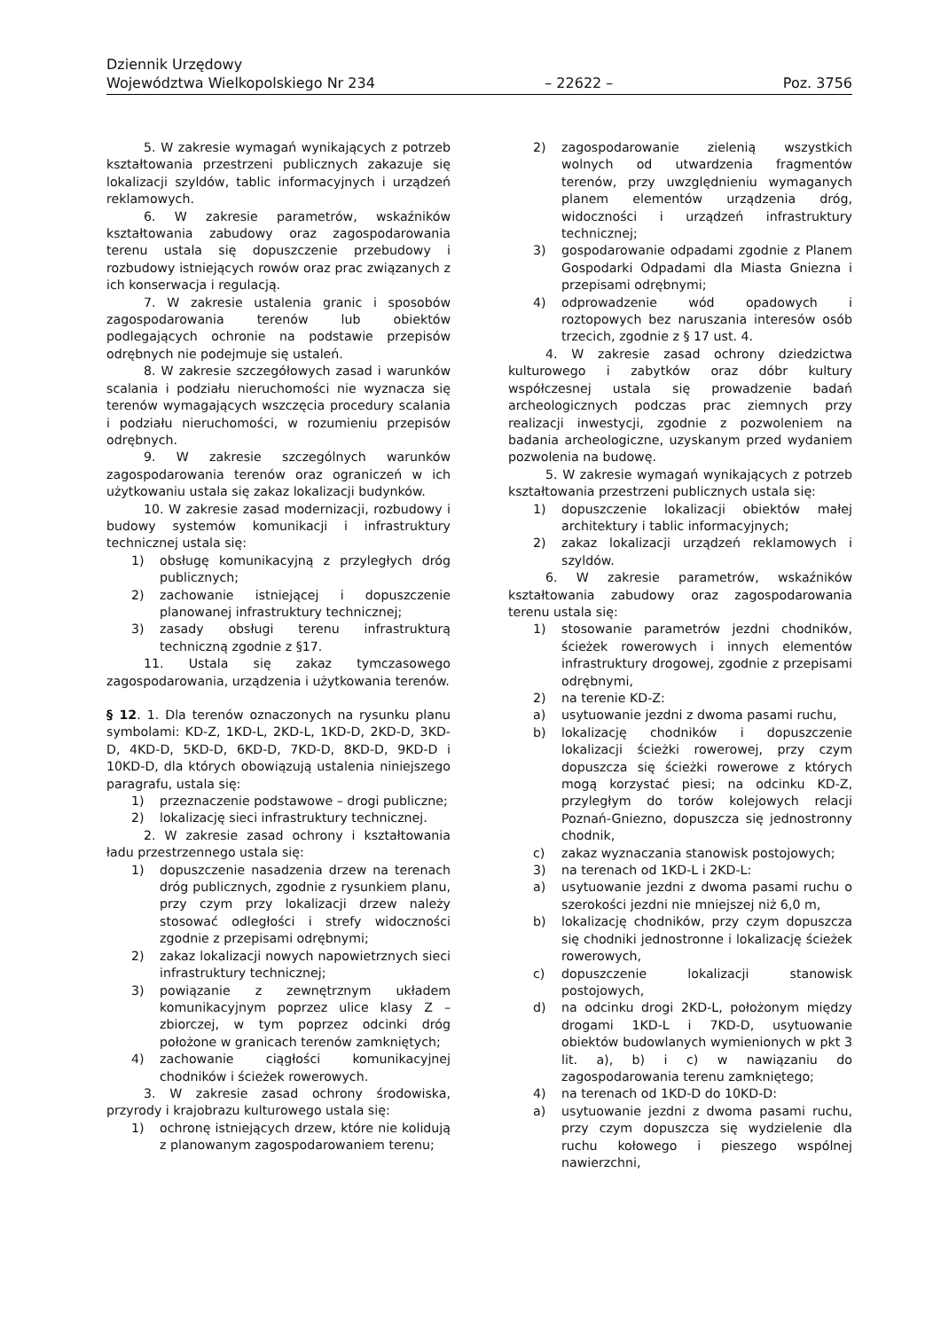Dziennik Urzędowy
Województwa Wielkopolskiego Nr 234 – 22622 – Poz. 3756
5. W zakresie wymagań wynikających z potrzeb kształtowania przestrzeni publicznych zakazuje się lokalizacji szyldów, tablic informacyjnych i urządzeń reklamowych.
6. W zakresie parametrów, wskaźników kształtowania zabudowy oraz zagospodarowania terenu ustala się dopuszczenie przebudowy i rozbudowy istniejących rowów oraz prac związanych z ich konserwacja i regulacją.
7. W zakresie ustalenia granic i sposobów zagospodarowania terenów lub obiektów podlegających ochronie na podstawie przepisów odrębnych nie podejmuje się ustaleń.
8. W zakresie szczegółowych zasad i warunków scalania i podziału nieruchomości nie wyznacza się terenów wymagających wszczęcia procedury scalania i podziału nieruchomości, w rozumieniu przepisów odrębnych.
9. W zakresie szczególnych warunków zagospodarowania terenów oraz ograniczeń w ich użytkowaniu ustala się zakaz lokalizacji budynków.
10. W zakresie zasad modernizacji, rozbudowy i budowy systemów komunikacji i infrastruktury technicznej ustala się:
1) obsługę komunikacyjną z przyległych dróg publicznych;
2) zachowanie istniejącej i dopuszczenie planowanej infrastruktury technicznej;
3) zasady obsługi terenu infrastrukturą techniczną zgodnie z §17.
11. Ustala się zakaz tymczasowego zagospodarowania, urządzenia i użytkowania terenów.
§ 12. 1. Dla terenów oznaczonych na rysunku planu symbolami: KD-Z, 1KD-L, 2KD-L, 1KD-D, 2KD-D, 3KD-D, 4KD-D, 5KD-D, 6KD-D, 7KD-D, 8KD-D, 9KD-D i 10KD-D, dla których obowiązują ustalenia niniejszego paragrafu, ustala się:
1) przeznaczenie podstawowe – drogi publiczne;
2) lokalizację sieci infrastruktury technicznej.
2. W zakresie zasad ochrony i kształtowania ładu przestrzennego ustala się:
1) dopuszczenie nasadzenia drzew na terenach dróg publicznych, zgodnie z rysunkiem planu, przy czym przy lokalizacji drzew należy stosować odległości i strefy widoczności zgodnie z przepisami odrębnymi;
2) zakaz lokalizacji nowych napowietrznych sieci infrastruktury technicznej;
3) powiązanie z zewnętrznym układem komunikacyjnym poprzez ulice klasy Z – zbiorczej, w tym poprzez odcinki dróg położone w granicach terenów zamkniętych;
4) zachowanie ciągłości komunikacyjnej chodników i ścieżek rowerowych.
3. W zakresie zasad ochrony środowiska, przyrody i krajobrazu kulturowego ustala się:
1) ochronę istniejących drzew, które nie kolidują z planowanym zagospodarowaniem terenu;
2) zagospodarowanie zielenią wszystkich wolnych od utwardzenia fragmentów terenów, przy uwzględnieniu wymaganych planem elementów urządzenia dróg, widoczności i urządzeń infrastruktury technicznej;
3) gospodarowanie odpadami zgodnie z Planem Gospodarki Odpadami dla Miasta Gniezna i przepisami odrębnymi;
4) odprowadzenie wód opadowych i roztopowych bez naruszania interesów osób trzecich, zgodnie z § 17 ust. 4.
4. W zakresie zasad ochrony dziedzictwa kulturowego i zabytków oraz dóbr kultury współczesnej ustala się prowadzenie badań archeologicznych podczas prac ziemnych przy realizacji inwestycji, zgodnie z pozwoleniem na badania archeologiczne, uzyskanym przed wydaniem pozwolenia na budowę.
5. W zakresie wymagań wynikających z potrzeb kształtowania przestrzeni publicznych ustala się:
1) dopuszczenie lokalizacji obiektów małej architektury i tablic informacyjnych;
2) zakaz lokalizacji urządzeń reklamowych i szyldów.
6. W zakresie parametrów, wskaźników kształtowania zabudowy oraz zagospodarowania terenu ustala się:
1) stosowanie parametrów jezdni chodników, ścieżek rowerowych i innych elementów infrastruktury drogowej, zgodnie z przepisami odrębnymi,
2) na terenie KD-Z:
a) usytuowanie jezdni z dwoma pasami ruchu,
b) lokalizację chodników i dopuszczenie lokalizacji ścieżki rowerowej, przy czym dopuszcza się ścieżki rowerowe z których mogą korzystać piesi; na odcinku KD-Z, przyległym do torów kolejowych relacji Poznań-Gniezno, dopuszcza się jednostronny chodnik,
c) zakaz wyznaczania stanowisk postojowych;
3) na terenach od 1KD-L i 2KD-L:
a) usytuowanie jezdni z dwoma pasami ruchu o szerokości jezdni nie mniejszej niż 6,0 m,
b) lokalizację chodników, przy czym dopuszcza się chodniki jednostronne i lokalizację ścieżek rowerowych,
c) dopuszczenie lokalizacji stanowisk postojowych,
d) na odcinku drogi 2KD-L, położonym między drogami 1KD-L i 7KD-D, usytuowanie obiektów budowlanych wymienionych w pkt 3 lit. a), b) i c) w nawiązaniu do zagospodarowania terenu zamkniętego;
4) na terenach od 1KD-D do 10KD-D:
a) usytuowanie jezdni z dwoma pasami ruchu, przy czym dopuszcza się wydzielenie dla ruchu kołowego i pieszego wspólnej nawierzchni,